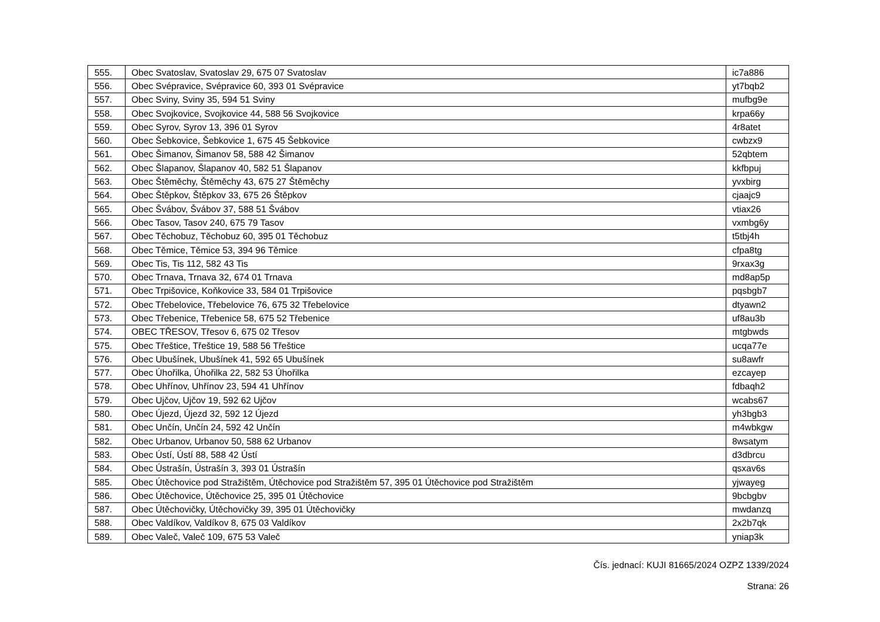| 555. | Obec Svatoslav, Svatoslav 29, 675 07 Svatoslav | ic7a886 |
| 556. | Obec Svépravice, Svépravice 60, 393 01 Svépravice | yt7bqb2 |
| 557. | Obec Sviny, Sviny 35, 594 51 Sviny | mufbg9e |
| 558. | Obec Svojkovice, Svojkovice 44, 588 56 Svojkovice | krpa66y |
| 559. | Obec Syrov, Syrov 13, 396 01 Syrov | 4r8atet |
| 560. | Obec Šebkovice, Šebkovice 1, 675 45 Šebkovice | cwbzx9 |
| 561. | Obec Šimanov, Šimanov 58, 588 42 Šimanov | 52qbtem |
| 562. | Obec Šlapanov, Šlapanov 40, 582 51 Šlapanov | kkfbpuj |
| 563. | Obec Štěměchy, Štěměchy 43, 675 27 Štěměchy | yvxbirg |
| 564. | Obec Štěpkov, Štěpkov 33, 675 26 Štěpkov | cjaajc9 |
| 565. | Obec Švábov, Švábov 37, 588 51 Švábov | vtiax26 |
| 566. | Obec Tasov, Tasov 240, 675 79 Tasov | vxmbg6y |
| 567. | Obec Těchobuz, Těchobuz 60, 395 01 Těchobuz | t5tbj4h |
| 568. | Obec Těmice, Těmice 53, 394 96 Těmice | cfpa8tg |
| 569. | Obec Tis, Tis 112, 582 43 Tis | 9rxax3g |
| 570. | Obec Trnava, Trnava 32, 674 01 Trnava | md8ap5p |
| 571. | Obec Trpišovice, Koňkovice 33, 584 01 Trpišovice | pqsbgb7 |
| 572. | Obec Třebelovice, Třebelovice 76, 675 32 Třebelovice | dtyawn2 |
| 573. | Obec Třebenice, Třebenice 58, 675 52 Třebenice | uf8au3b |
| 574. | OBEC TŘESOV, Třesov 6, 675 02 Třesov | mtgbwds |
| 575. | Obec Třeštice, Třeštice 19, 588 56 Třeštice | ucqa77e |
| 576. | Obec Ubušínek, Ubušínek 41, 592 65 Ubušínek | su8awfr |
| 577. | Obec Úhořilka, Úhořilka 22, 582 53 Úhořilka | ezcayep |
| 578. | Obec Uhřínov, Uhřínov 23, 594 41 Uhřínov | fdbaqh2 |
| 579. | Obec Ujčov, Ujčov 19, 592 62 Ujčov | wcabs67 |
| 580. | Obec Újezd, Újezd 32, 592 12 Újezd | yh3bgb3 |
| 581. | Obec Unčín, Unčín 24, 592 42 Unčín | m4wbkgw |
| 582. | Obec Urbanov, Urbanov 50, 588 62 Urbanov | 8wsatym |
| 583. | Obec Ústí, Ústí 88, 588 42 Ústí | d3dbrcu |
| 584. | Obec Ústrašín, Ústrašín 3, 393 01 Ústrašín | qsxav6s |
| 585. | Obec Útěchovice pod Stražištěm, Útěchovice pod Stražištěm 57, 395 01 Útěchovice pod Stražištěm | yjwayeg |
| 586. | Obec Útěchovice, Útěchovice 25, 395 01 Útěchovice | 9bcbgbv |
| 587. | Obec Útěchovičky, Útěchovičky 39, 395 01 Útěchovičky | mwdanzq |
| 588. | Obec Valdíkov, Valdíkov 8, 675 03 Valdíkov | 2x2b7qk |
| 589. | Obec Valeč, Valeč 109, 675 53 Valeč | yniap3k |
Čís. jednací: KUJI 81665/2024 OZPZ 1339/2024
Strana: 26